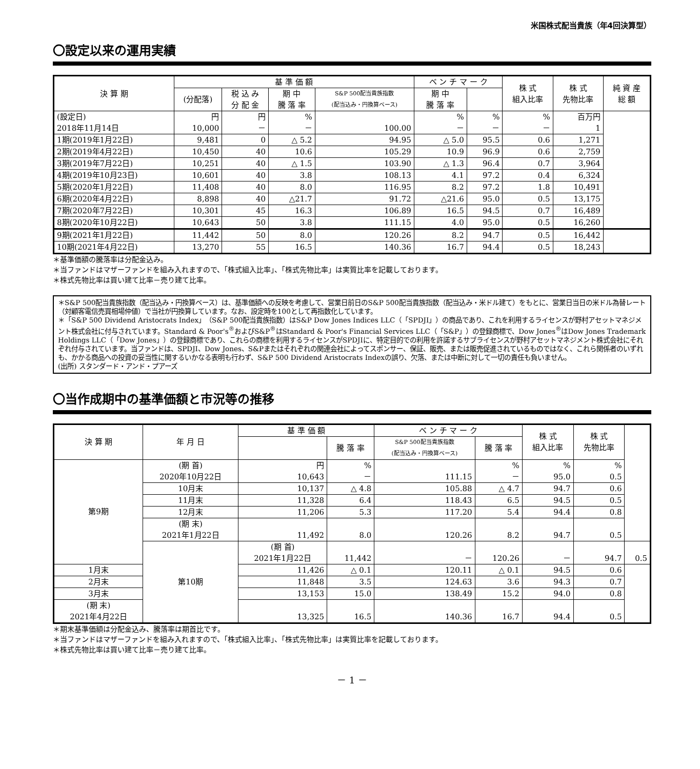米国株式配当貴族（年4回決算型）
〇設定以来の運用実績
| 決 算 期 | 基 準 価 額 | | | | ベ ン チ マ ー ク | | 株 式 組入比率 | 株 式 先物比率 | 純 資 産 総 額 |
| --- | --- | --- | --- | --- | --- | --- | --- | --- | --- |
| | (分配落) | 税 込 み 分 配 金 | 期 中 騰 落 率 | S&P 500配当貴族指数 (配当込み・円換算ベース) | 期 中 騰 落 率 | | | | |
| (設定日) 2018年11月14日 | 円 10,000 | 円 － | % － | 100.00 | % － | % － | % － | 百万円 1 | |
| 1期(2019年1月22日) | 9,481 | 0 | △ 5.2 | 94.95 | △ 5.0 | 95.5 | 0.6 | 1,271 | |
| 2期(2019年4月22日) | 10,450 | 40 | 10.6 | 105.29 | 10.9 | 96.9 | 0.6 | 2,759 | |
| 3期(2019年7月22日) | 10,251 | 40 | △ 1.5 | 103.90 | △ 1.3 | 96.4 | 0.7 | 3,964 | |
| 4期(2019年10月23日) | 10,601 | 40 | 3.8 | 108.13 | 4.1 | 97.2 | 0.4 | 6,324 | |
| 5期(2020年1月22日) | 11,408 | 40 | 8.0 | 116.95 | 8.2 | 97.2 | 1.8 | 10,491 | |
| 6期(2020年4月22日) | 8,898 | 40 | △21.7 | 91.72 | △21.6 | 95.0 | 0.5 | 13,175 | |
| 7期(2020年7月22日) | 10,301 | 45 | 16.3 | 106.89 | 16.5 | 94.5 | 0.7 | 16,489 | |
| 8期(2020年10月22日) | 10,643 | 50 | 3.8 | 111.15 | 4.0 | 95.0 | 0.5 | 16,260 | |
| 9期(2021年1月22日) | 11,442 | 50 | 8.0 | 120.26 | 8.2 | 94.7 | 0.5 | 16,442 | |
| 10期(2021年4月22日) | 13,270 | 55 | 16.5 | 140.36 | 16.7 | 94.4 | 0.5 | 18,243 | |
＊基準価額の騰落率は分配金込み。
＊当ファンドはマザーファンドを組み入れますので、「株式組入比率」、「株式先物比率」は実質比率を記載しております。
＊株式先物比率は買い建て比率－売り建て比率。
＊S&P 500配当貴族指数（配当込み・円換算ベース）は、基準価額への反映を考慮して、営業日前日のS&P 500配当貴族指数（配当込み・米ドル建て）をもとに、営業日当日の米ドル為替レート（対顧客電信売買相場仲値）で当社が円換算しています。なお、設定時を100として再指数化しています。
＊「S&P 500 Dividend Aristocrats Index」（S&P 500配当貴族指数）はS&P Dow Jones Indices LLC（「SPDJI」）の商品であり、これを利用するライセンスが野村アセットマネジメント株式会社に付与されています。Standard & Poor's<sup>®</sup>およびS&P<sup>®</sup>はStandard & Poor's Financial Services LLC（「S&P」）の登録商標で、Dow Jones<sup>®</sup>はDow Jones Trademark Holdings LLC（「Dow Jones」）の登録商標であり、これらの商標を利用するライセンスがSPDJIに、特定目的での利用を許諾するサブライセンスが野村アセットマネジメント株式会社にそれぞれ付与されています。当ファンドは、SPDJI、Dow Jones、S&Pまたはそれぞれの関連会社によってスポンサー、保証、販売、または販売促進されているものではなく、これら関係者のいずれも、かかる商品への投資の妥当性に関するいかなる表明も行わず、S&P 500 Dividend Aristocrats Indexの誤り、欠落、または中断に対して一切の責任も負いません。
(出所) スタンダード・アンド・プアーズ
〇当作成期中の基準価額と市況等の推移
| 決 算 期 | 年 月 日 | 基 準 価 額 | | ベ ン チ マ ー ク | | 株 式 組入比率 | 株 式 先物比率 | |
| --- | --- | --- | --- | --- | --- | --- | --- | --- |
| | | | 騰 落 率 | S&P 500配当貴族指数 (配当込み・円換算ベース) | 騰 落 率 | | | |
| 第9期 | (期 首) 2020年10月22日 | 円 10,643 | % － | 111.15 | % － | % 95.0 | % 0.5 | |
| | 10月末 | 10,137 | △ 4.8 | 105.88 | △ 4.7 | 94.7 | 0.6 | |
| | 11月末 | 11,328 | 6.4 | 118.43 | 6.5 | 94.5 | 0.5 | |
| | 12月末 | 11,206 | 5.3 | 117.20 | 5.4 | 94.4 | 0.8 | |
| | (期 末) 2021年1月22日 | 11,492 | 8.0 | 120.26 | 8.2 | 94.7 | 0.5 | |
| | 第10期 | (期 首) 2021年1月22日 | 11,442 | － | 120.26 | － | 94.7 | 0.5 |
| 1月末 | | 11,426 | △ 0.1 | 120.11 | △ 0.1 | 94.5 | 0.6 | |
| 2月末 | | 11,848 | 3.5 | 124.63 | 3.6 | 94.3 | 0.7 | |
| 3月末 | | 13,153 | 15.0 | 138.49 | 15.2 | 94.0 | 0.8 | |
| (期 末) 2021年4月22日 | | 13,325 | 16.5 | 140.36 | 16.7 | 94.4 | 0.5 | |
＊期末基準価額は分配金込み、騰落率は期首比です。
＊当ファンドはマザーファンドを組み入れますので、「株式組入比率」、「株式先物比率」は実質比率を記載しております。
＊株式先物比率は買い建て比率－売り建て比率。
－ 1 －